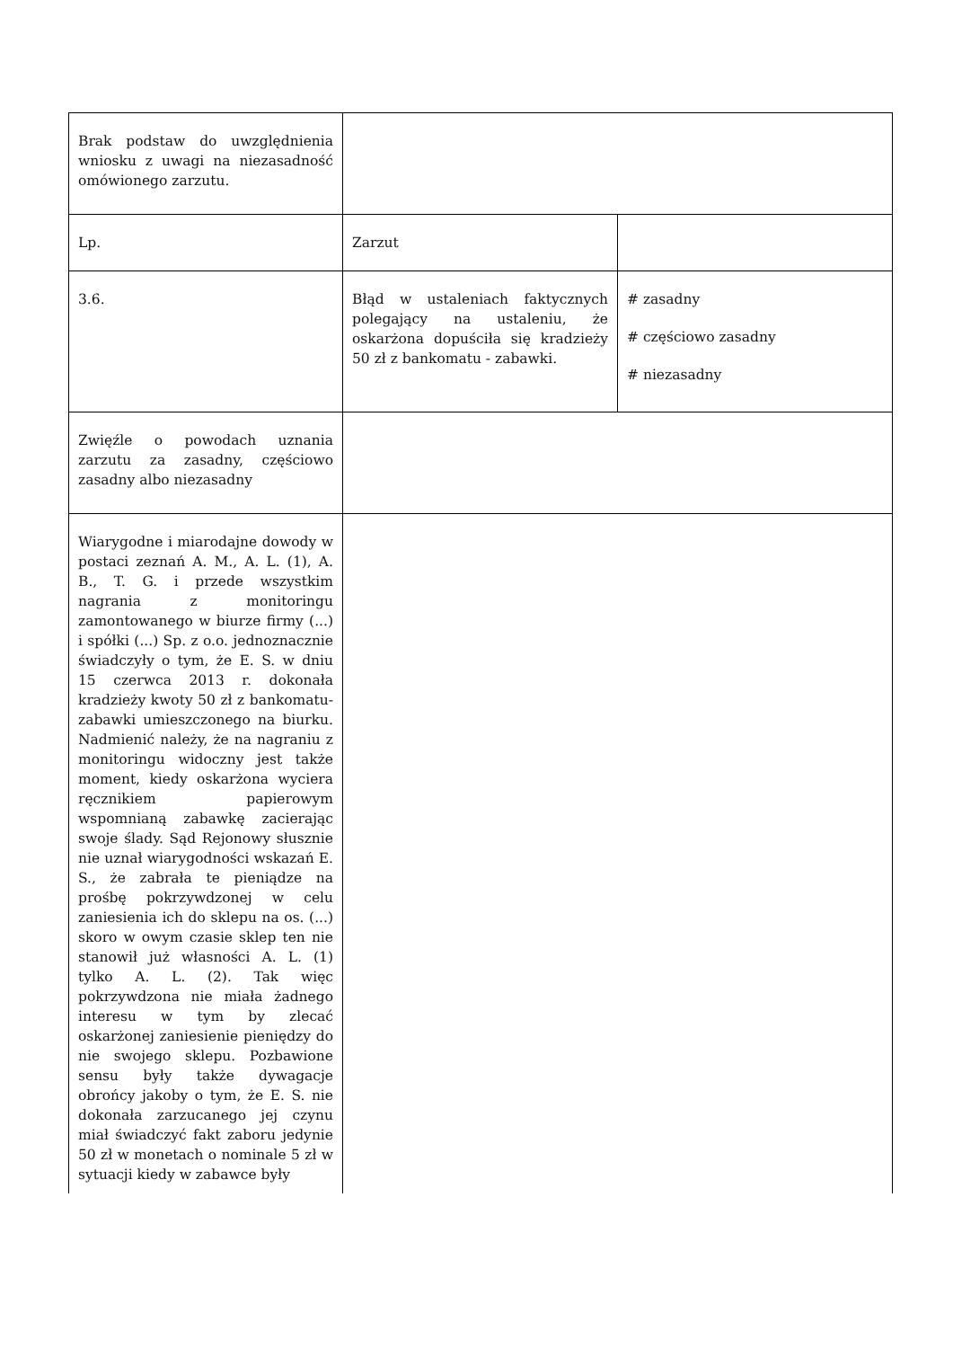| Brak podstaw do uwzględnienia wniosku z uwagi na niezasadność omówionego zarzutu. | | |
| Lp. | Zarzut | |
| 3.6. | Błąd w ustaleniach faktycznych polegający na ustaleniu, że oskarżona dopuściła się kradzieży 50 zł z bankomatu - zabawki. | # zasadny # częściowo zasadny # niezasadny |
| Zwięźle o powodach uznania zarzutu za zasadny, częściowo zasadny albo niezasadny | | |
| Wiarygodne i miarodajne dowody w postaci zeznań A. M., A. L. (1), A. B., T. G. i przede wszystkim nagrania z monitoringu zamontowanego w biurze firmy (...) i spółki (...) Sp. z o.o. jednoznacznie świadczyły o tym, że E. S. w dniu 15 czerwca 2013 r. dokonała kradzieży kwoty 50 zł z bankomatu-zabawki umieszczonego na biurku. Nadmienić należy, że na nagraniu z monitoringu widoczny jest także moment, kiedy oskarżona wyciera ręcznikiem papierowym wspomnianą zabawkę zacierając swoje ślady. Sąd Rejonowy słusznie nie uznał wiarygodności wskazań E. S., że zabrała te pieniądze na prośbę pokrzywdzonej w celu zaniesienia ich do sklepu na os. (...) skoro w owym czasie sklep ten nie stanowił już własności A. L. (1) tylko A. L. (2). Tak więc pokrzywdzona nie miała żadnego interesu w tym by zlecać oskarżonej zaniesienie pieniędzy do nie swojego sklepu. Pozbawione sensu były także dywagacje obrońcy jakoby o tym, że E. S. nie dokonała zarzucanego jej czynu miał świadczyć fakt zaboru jedynie 50 zł w monetach o nominale 5 zł w sytuacji kiedy w zabawce były | | |